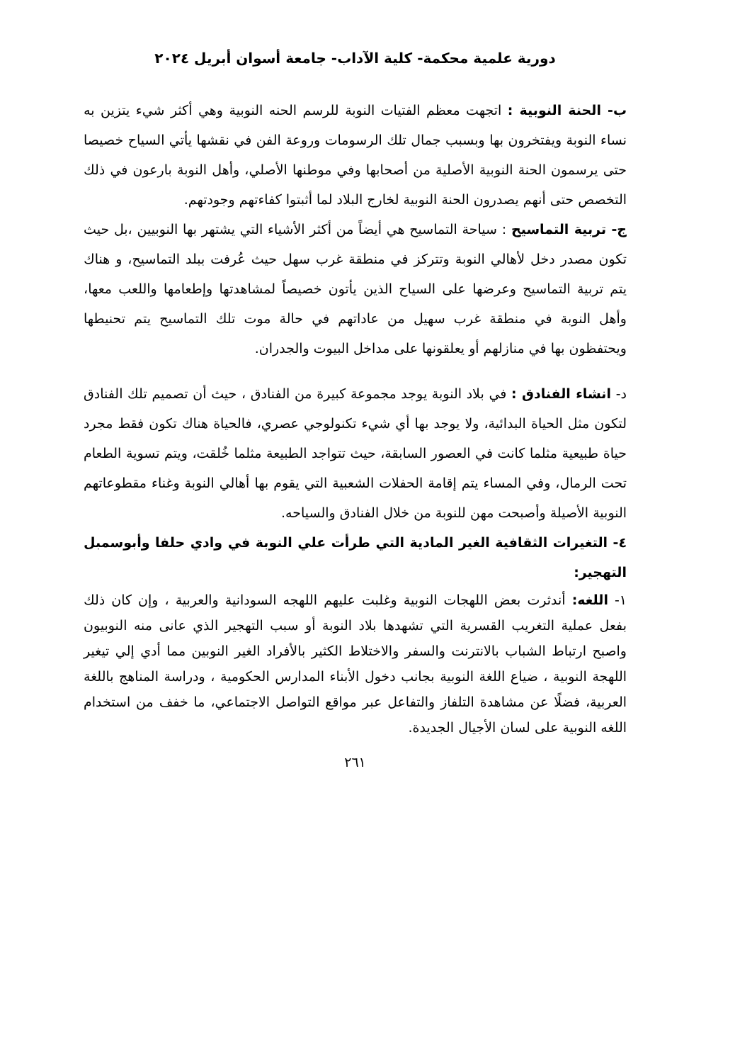دورية علمية محكمة- كلية الآداب- جامعة أسوان أبريل ٢٠٢٤
ب- الحنة النوبية : اتجهت معظم الفتيات النوبة للرسم الحنه النوبية وهي أكثر شيء يتزين به نساء النوبة ويفتخرون بها وبسبب جمال تلك الرسومات وروعة الفن في نقشها يأتي السياح خصيصا حتى يرسمون الحنة النوبية الأصلية من أصحابها وفي موطنها الأصلي، وأهل النوبة بارعون في ذلك التخصص حتى أنهم يصدرون الحنة النوبية لخارج البلاد لما أثبتوا كفاءتهم وجودتهم.
ج- تربية التماسيح : سياحة التماسيح هي أيضاً من أكثر الأشياء التي يشتهر بها النوبيين ،بل حيث تكون مصدر دخل لأهالي النوبة وتتركز في منطقة غرب سهل حيث عُرفت ببلد التماسيح، و هناك يتم تربية التماسيح وعرضها على السياح الذين يأتون خصيصاً لمشاهدتها وإطعامها واللعب معها، وأهل النوبة في منطقة غرب سهيل من عاداتهم في حالة موت تلك التماسيح يتم تحنيطها ويحتفظون بها في منازلهم أو يعلقونها على مداخل البيوت والجدران.
د- انشاء الفنادق : في بلاد النوبة يوجد مجموعة كبيرة من الفنادق ، حيث أن تصميم تلك الفنادق لتكون مثل الحياة البدائية، ولا يوجد بها أي شيء تكنولوجي عصري، فالحياة هناك تكون فقط مجرد حياة طبيعية مثلما كانت في العصور السابقة، حيث تتواجد الطبيعة مثلما خُلقت، ويتم تسوية الطعام تحت الرمال، وفي المساء يتم إقامة الحفلات الشعبية التي يقوم بها أهالي النوبة وغناء مقطوعاتهم النوبية الأصيلة وأصبحت مهن للنوبة من خلال الفنادق والسياحه.
٤- التغيرات الثقافية الغير المادية التي طرأت علي النوبة في وادي حلفا وأبوسمبل التهجير:
١- اللغه: أندثرت بعض اللهجات النوبية وغلبت عليهم اللهجه السودانية والعربية ، وإن كان ذلك بفعل عملية التغريب القسرية التي تشهدها بلاد النوبة أو سبب التهجير الذي عانى منه النوبيون واصبح ارتباط الشباب بالانترنت والسفر والاختلاط الكثير بالأفراد الغير النوبين مما أدي إلي تيغير اللهجة النوبية ، ضياع اللغة النوبية بجانب دخول الأبناء المدارس الحكومية ، ودراسة المناهج باللغة العربية، فضلًا عن مشاهدة التلفاز والتفاعل عبر مواقع التواصل الاجتماعي، ما خفف من استخدام اللغه النوبية على لسان الأجيال الجديدة.
٢٦١